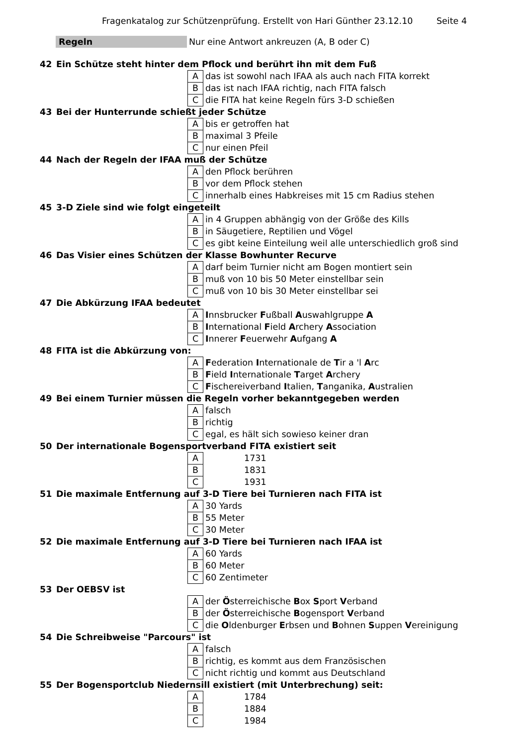Fragenkatalog zur Schützenprüfung. Erstellt von Hari Günther 23.12.10 Seite 4
Regeln Nur eine Antwort ankreuzen (A, B oder C)
| 42 | Ein Schütze steht hinter dem Pflock und berührt ihn mit dem Fuß | | |
| | | A | das ist sowohl nach IFAA als auch nach FITA korrekt |
| | | B | das ist nach IFAA richtig, nach FITA falsch |
| | | C | die FITA hat keine Regeln fürs 3-D schießen |
| 43 | Bei der Hunterrunde schießt jeder Schütze | | |
| | | A | bis er getroffen hat |
| | | B | maximal 3 Pfeile |
| | | C | nur einen Pfeil |
| 44 | Nach der Regeln der IFAA muß der Schütze | | |
| | | A | den Pflock berühren |
| | | B | vor dem Pflock stehen |
| | | C | innerhalb eines Habkreises mit 15 cm Radius stehen |
| 45 | 3-D Ziele sind wie folgt eingeteilt | | |
| | | A | in 4 Gruppen abhängig von der Größe des Kills |
| | | B | in Säugetiere, Reptilien und Vögel |
| | | C | es gibt keine Einteilung weil alle unterschiedlich groß sind |
| 46 | Das Visier eines Schützen der Klasse Bowhunter Recurve | | |
| | | A | darf beim Turnier nicht am Bogen montiert sein |
| | | B | muß von 10 bis 50 Meter einstellbar sein |
| | | C | muß von 10 bis 30 Meter einstellbar sei |
| 47 | Die Abkürzung IFAA bedeutet | | |
| | | A | I nnsbrucker F ußball A uswahlgruppe A |
| | | B | I nternational F ield A rchery A ssociation |
| | | C | I nnerer F euerwehr A ufgang A |
| 48 | FITA ist die Abkürzung von: | | |
| | | A | F ederation I nternationale de T ir a 'l A rc |
| | | B | F ield I nternationale T arget A rchery |
| | | C | F ischereiverband I talien, T anganika, A ustralien |
| 49 | Bei einem Turnier müssen die Regeln vorher bekanntgegeben werden | | |
| | | A | falsch |
| | | B | richtig |
| | | C | egal, es hält sich sowieso keiner dran |
| 50 | Der internationale Bogensportverband FITA existiert seit | | |
| | | A | 1731 |
| | | B | 1831 |
| | | C | 1931 |
| 51 | Die maximale Entfernung auf 3-D Tiere bei Turnieren nach FITA ist | | |
| | | A | 30 Yards |
| | | B | 55 Meter |
| | | C | 30 Meter |
| 52 | Die maximale Entfernung auf 3-D Tiere bei Turnieren nach IFAA ist | | |
| | | A | 60 Yards |
| | | B | 60 Meter |
| | | C | 60 Zentimeter |
| 53 | Der OEBSV ist | | |
| | | A | der Ö sterreichische B ox S port V erband |
| | | B | der Ö sterreichische B ogensport V erband |
| | | C | die O ldenburger E rbsen und B ohnen S uppen V ereinigung |
| 54 | Die Schreibweise "Parcours" ist | | |
| | | A | falsch |
| | | B | richtig, es kommt aus dem Französischen |
| | | C | nicht richtig und kommt aus Deutschland |
| 55 | Der Bogensportclub Niedernsill existiert (mit Unterbrechung) seit: | | |
| | | A | 1784 |
| | | B | 1884 |
| | | C | 1984 |